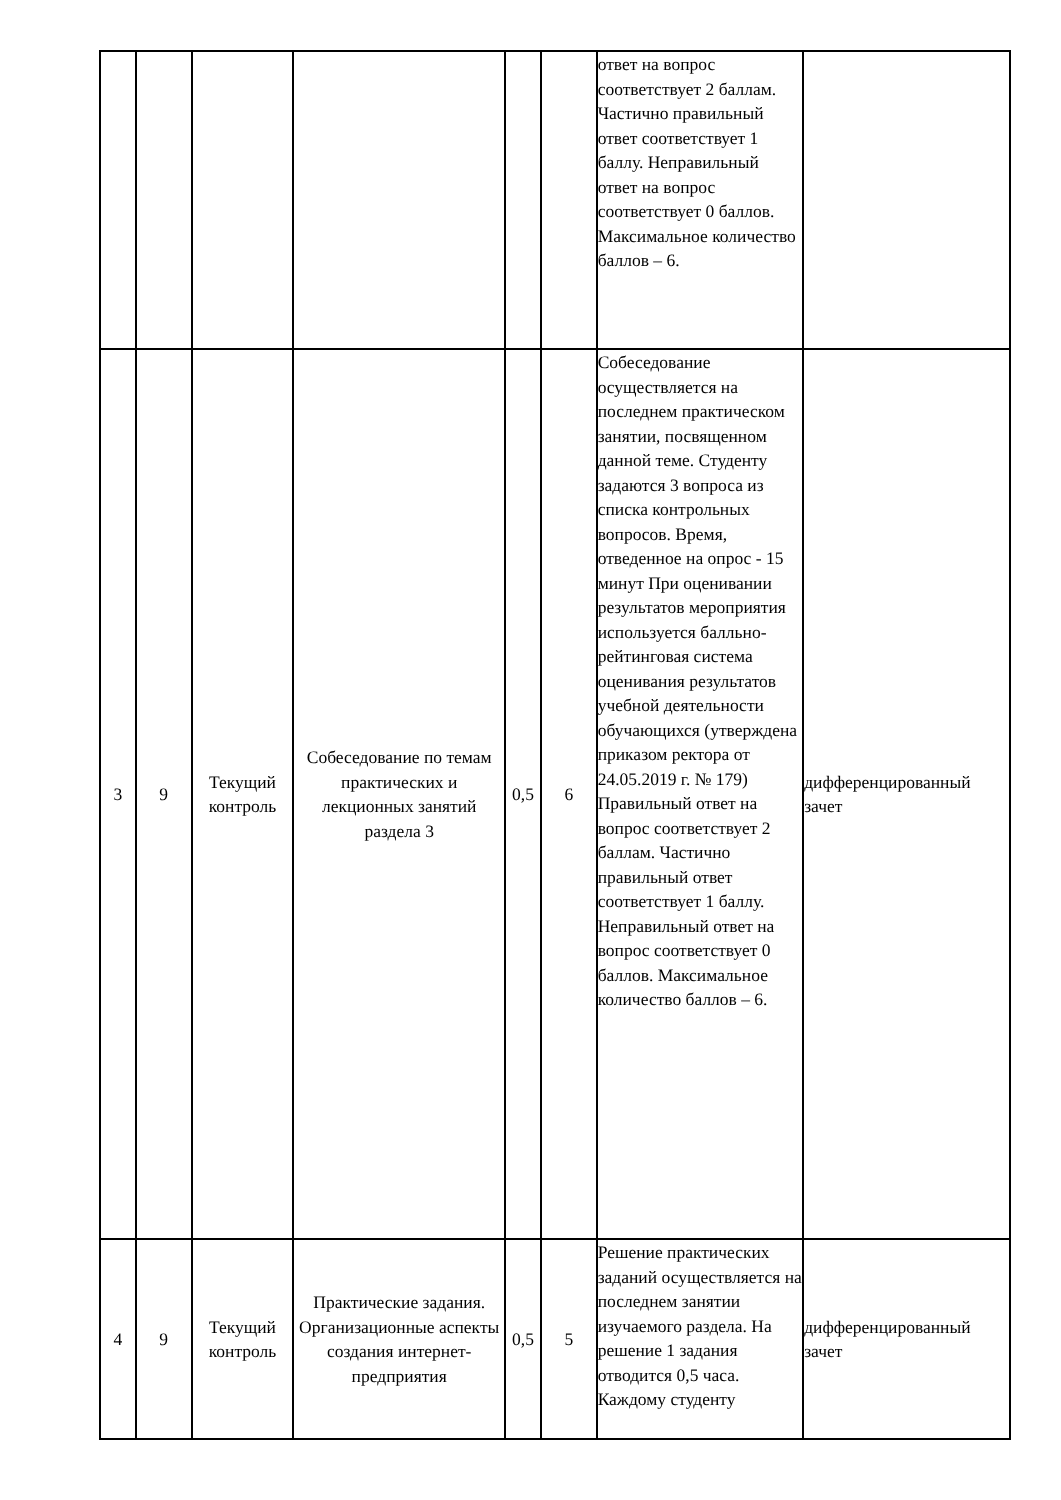| | | | | | | ответ на вопрос соответствует 2 баллам. Частично правильный ответ соответствует 1 баллу. Неправильный ответ на вопрос соответствует 0 баллов. Максимальное количество баллов – 6. | |
| 3 | 9 | Текущий контроль | Собеседование по темам практических и лекционных занятий раздела 3 | 0,5 | 6 | Собеседование осуществляется на последнем практическом занятии, посвященном данной теме. Студенту задаются 3 вопроса из списка контрольных вопросов. Время, отведенное на опрос - 15 минут При оценивании результатов мероприятия используется балльно-рейтинговая система оценивания результатов учебной деятельности обучающихся (утверждена приказом ректора от 24.05.2019 г. № 179) Правильный ответ на вопрос соответствует 2 баллам. Частично правильный ответ соответствует 1 баллу. Неправильный ответ на вопрос соответствует 0 баллов. Максимальное количество баллов – 6. | дифференцированный зачет |
| 4 | 9 | Текущий контроль | Практические задания. Организационные аспекты создания интернет-предприятия | 0,5 | 5 | Решение практических заданий осуществляется на последнем занятии изучаемого раздела. На решение 1 задания отводится 0,5 часа. Каждому студенту | дифференцированный зачет |